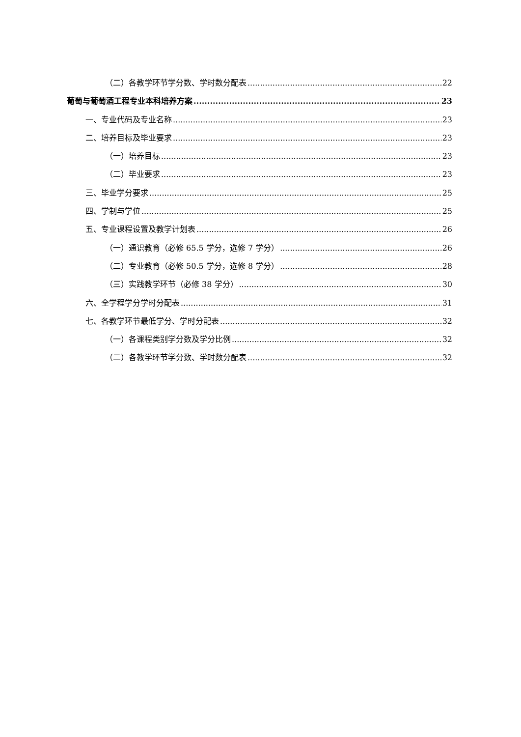（二）各教学环节学分数、学时数分配表 22
葡萄与葡萄酒工程专业本科培养方案 23
一、专业代码及专业名称 23
二、培养目标及毕业要求 23
（一）培养目标 23
（二）毕业要求 23
三、毕业学分要求 25
四、学制与学位 25
五、专业课程设置及教学计划表 26
（一）通识教育（必修 65.5 学分，选修 7 学分） 26
（二）专业教育（必修 50.5 学分，选修 8 学分） 28
（三）实践教学环节（必修 38 学分） 30
六、全学程学分学时分配表 31
七、各教学环节最低学分、学时分配表 32
（一）各课程类别学分数及学分比例 32
（二）各教学环节学分数、学时数分配表 32